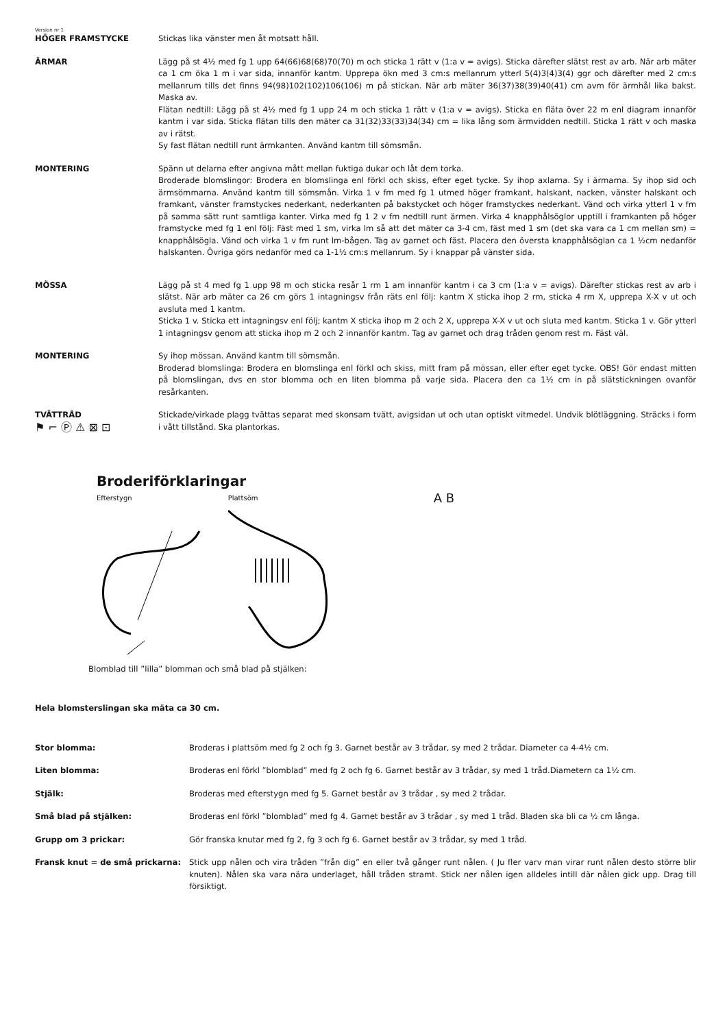Version nr 1
HÖGER FRAMSTYCKE Stickas lika vänster men åt motsatt håll.
ÄRMAR Lägg på st 4½ med fg 1 upp 64(66)68(68)70(70) m och sticka 1 rätt v (1:a v = avigs). Sticka därefter slätst rest av arb. När arb mäter ca 1 cm öka 1 m i var sida, innanför kantm. Upprepa ökn med 3 cm:s mellanrum ytterl 5(4)3(4)3(4) ggr och därefter med 2 cm:s mellanrum tills det finns 94(98)102(102)106(106) m på stickan. När arb mäter 36(37)38(39)40(41) cm avm för ärmhål lika bakst. Maska av.
Flätan nedtill: Lägg på st 4½ med fg 1 upp 24 m och sticka 1 rätt v (1:a v = avigs). Sticka en fläta över 22 m enl diagram innanför kantm i var sida. Sticka flätan tills den mäter ca 31(32)33(33)34(34) cm = lika lång som ärmvidden nedtill. Sticka 1 rätt v och maska av i rätst.
Sy fast flätan nedtill runt ärmkanten. Använd kantm till sömsmån.
MONTERING Spänn ut delarna efter angivna mått mellan fuktiga dukar och låt dem torka.
Broderade blomslingor: Brodera en blomslinga enl förkl och skiss, efter eget tycke. Sy ihop axlarna. Sy i ärmarna. Sy ihop sid och ärmsömmarna. Använd kantm till sömsmån. Virka 1 v fm med fg 1 utmed höger framkant, halskant, nacken, vänster halskant och framkant, vänster framstyckes nederkant, nederkanten på bakstycket och höger framstyckes nederkant. Vänd och virka ytterl 1 v fm på samma sätt runt samtliga kanter. Virka med fg 1 2 v fm nedtill runt ärmen. Virka 4 knapphålsöglor upptill i framkanten på höger framstycke med fg 1 enl följ: Fäst med 1 sm, virka lm så att det mäter ca 3-4 cm, fäst med 1 sm (det ska vara ca 1 cm mellan sm) = knapphålsögla. Vänd och virka 1 v fm runt lm-bågen. Tag av garnet och fäst. Placera den översta knapphålsöglan ca 1 ½cm nedanför halskanten. Övriga görs nedanför med ca 1-1½ cm:s mellanrum. Sy i knappar på vänster sida.
MÖSSA Lägg på st 4 med fg 1 upp 98 m och sticka resår 1 rm 1 am innanför kantm i ca 3 cm (1:a v = avigs). Därefter stickas rest av arb i slätst. När arb mäter ca 26 cm görs 1 intagningsv från räts enl följ: kantm X sticka ihop 2 rm, sticka 4 rm X, upprepa X-X v ut och avsluta med 1 kantm.
Sticka 1 v. Sticka ett intagningsv enl följ; kantm X sticka ihop m 2 och 2 X, upprepa X-X v ut och sluta med kantm. Sticka 1 v. Gör ytterl 1 intagningsv genom att sticka ihop m 2 och 2 innanför kantm. Tag av garnet och drag tråden genom rest m. Fäst väl.
MONTERING Sy ihop mössan. Använd kantm till sömsmån.
Broderad blomslinga: Brodera en blomslinga enl förkl och skiss, mitt fram på mössan, eller efter eget tycke. OBS! Gör endast mitten på blomslingan, dvs en stor blomma och en liten blomma på varje sida. Placera den ca 1½ cm in på slätstickningen ovanför resårkanten.
TVÄTTRÅD
⚑ ⌐ Ⓟ ⚠ ⊠ ⊡
Stickade/virkade plagg tvättas separat med skonsam tvätt, avigsidan ut och utan optiskt vitmedel. Undvik blötläggning. Sträcks i form i vått tillstånd. Ska plantorkas.
Broderiförklaringar
Efterstygn Plattsöm
A B
Blomblad till ”lilla” blomman och små blad på stjälken:
Hela blomsterslingan ska mäta ca 30 cm.
Stor blomma: Broderas i plattsöm med fg 2 och fg 3. Garnet består av 3 trådar, sy med 2 trådar. Diameter ca 4-4½ cm.
Liten blomma: Broderas enl förkl ”blomblad” med fg 2 och fg 6. Garnet består av 3 trådar, sy med 1 tråd.Diametern ca 1½ cm.
Stjälk: Broderas med efterstygn med fg 5. Garnet består av 3 trådar , sy med 2 trådar.
Små blad på stjälken: Broderas enl förkl ”blomblad” med fg 4. Garnet består av 3 trådar , sy med 1 tråd. Bladen ska bli ca ½ cm långa.
Grupp om 3 prickar: Gör franska knutar med fg 2, fg 3 och fg 6. Garnet består av 3 trådar, sy med 1 tråd.
Fransk knut = de små prickarna: Stick upp nålen och vira tråden ”från dig” en eller två gånger runt nålen. ( Ju fler varv man virar runt nålen desto större blir knuten). Nålen ska vara nära underlaget, håll tråden stramt. Stick ner nålen igen alldeles intill där nålen gick upp. Drag till försiktigt.